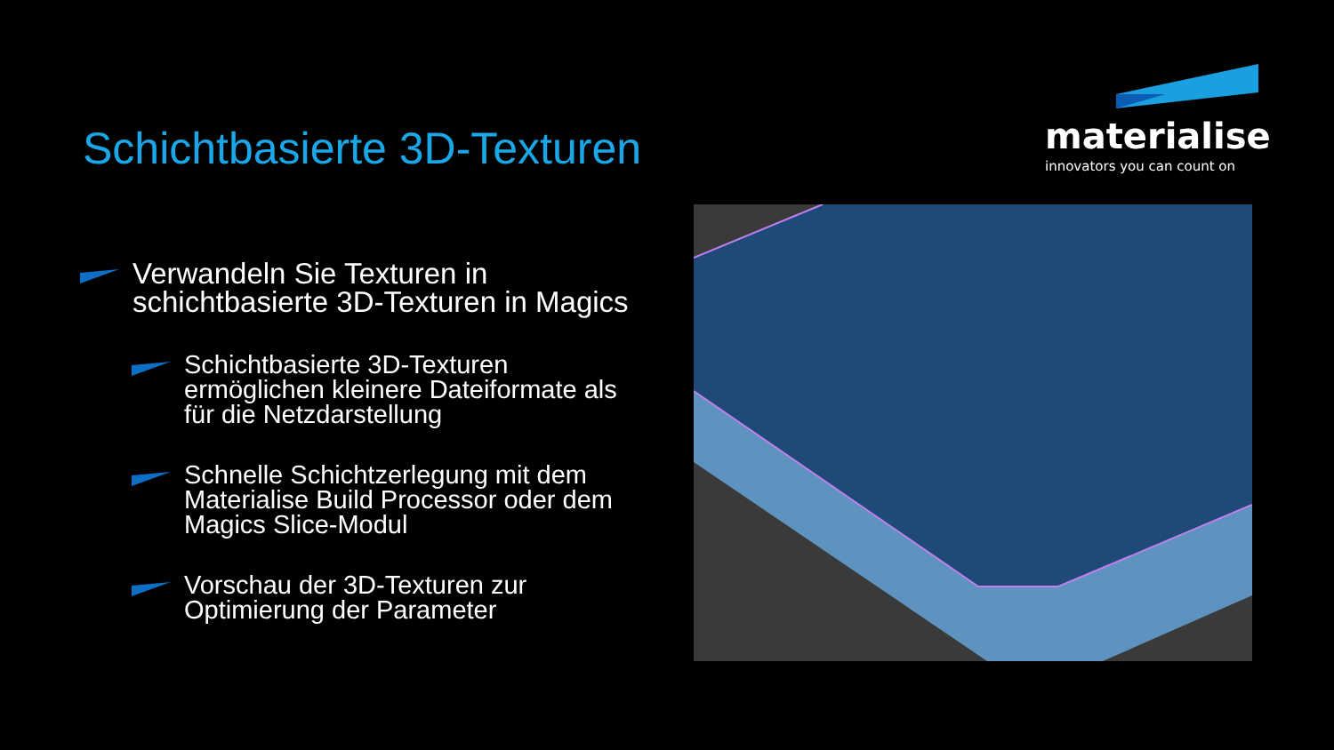Schichtbasierte 3D-Texturen
materialise
innovators you can count on
Verwandeln Sie Texturen in schichtbasierte 3D-Texturen in Magics
Schichtbasierte 3D-Texturen ermöglichen kleinere Dateiformate als für die Netzdarstellung
Schnelle Schichtzerlegung mit dem Materialise Build Processor oder dem Magics Slice-Modul
Vorschau der 3D-Texturen zur Optimierung der Parameter